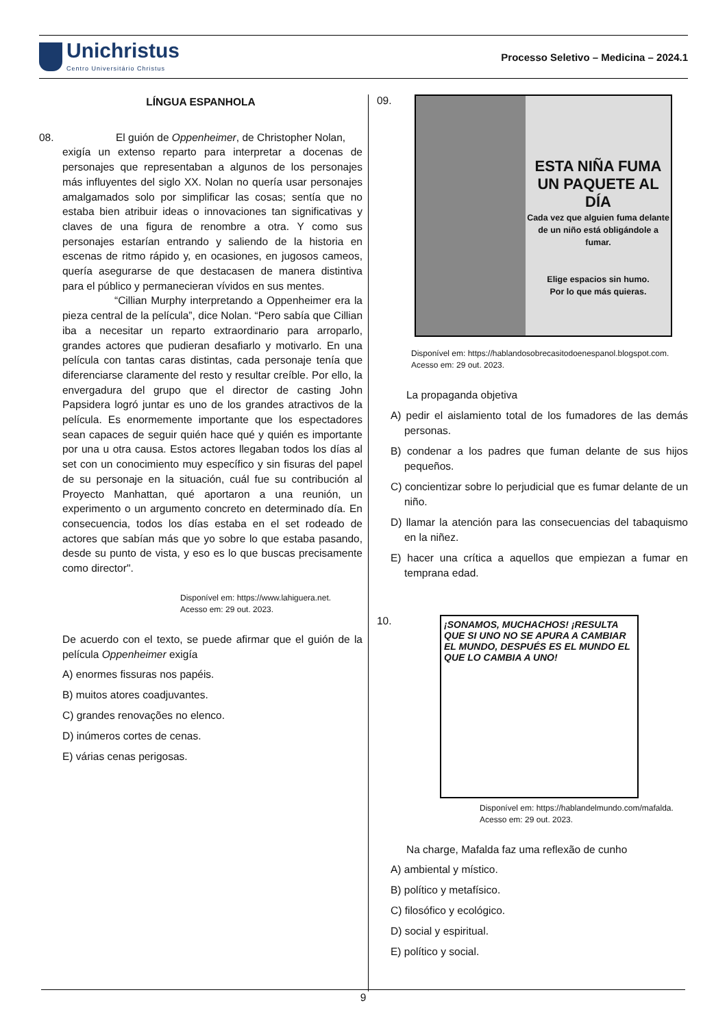Unichristus
Centro Universitário Christus
Processo Seletivo – Medicina – 2024.1
LÍNGUA ESPANHOLA
08. El guión de Oppenheimer, de Christopher Nolan,
exigía un extenso reparto para interpretar a docenas de personajes que representaban a algunos de los personajes más influyentes del siglo XX. Nolan no quería usar personajes amalgamados solo por simplificar las cosas; sentía que no estaba bien atribuir ideas o innovaciones tan significativas y claves de una figura de renombre a otra. Y como sus personajes estarían entrando y saliendo de la historia en escenas de ritmo rápido y, en ocasiones, en jugosos cameos, quería asegurarse de que destacasen de manera distintiva para el público y permanecieran vívidos en sus mentes.
“Cillian Murphy interpretando a Oppenheimer era la pieza central de la película”, dice Nolan. “Pero sabía que Cillian iba a necesitar un reparto extraordinario para arroparlo, grandes actores que pudieran desafiarlo y motivarlo. En una película con tantas caras distintas, cada personaje tenía que diferenciarse claramente del resto y resultar creíble. Por ello, la envergadura del grupo que el director de casting John Papsidera logró juntar es uno de los grandes atractivos de la película. Es enormemente importante que los espectadores sean capaces de seguir quién hace qué y quién es importante por una u otra causa. Estos actores llegaban todos los días al set con un conocimiento muy específico y sin fisuras del papel de su personaje en la situación, cuál fue su contribución al Proyecto Manhattan, qué aportaron a una reunión, un experimento o un argumento concreto en determinado día. En consecuencia, todos los días estaba en el set rodeado de actores que sabían más que yo sobre lo que estaba pasando, desde su punto de vista, y eso es lo que buscas precisamente como director".
Disponível em: https://www.lahiguera.net.
Acesso em: 29 out. 2023.
De acuerdo con el texto, se puede afirmar que el guión de la película Oppenheimer exigía
A) enormes fissuras nos papéis.
B) muitos atores coadjuvantes.
C) grandes renovações no elenco.
D) inúmeros cortes de cenas.
E) várias cenas perigosas.
09.
ESTA NIÑA FUMA
UN PAQUETE AL DÍA
Cada vez que alguien fuma delante de un niño está obligándole a fumar.
Elige espacios sin humo.
Por lo que más quieras.
Disponível em: https://hablandosobrecasitodoenespanol.blogspot.com.
Acesso em: 29 out. 2023.
La propaganda objetiva
A) pedir el aislamiento total de los fumadores de las demás personas.
B) condenar a los padres que fuman delante de sus hijos pequeños.
C) concientizar sobre lo perjudicial que es fumar delante de un niño.
D) llamar la atención para las consecuencias del tabaquismo en la niñez.
E) hacer una crítica a aquellos que empiezan a fumar en temprana edad.
10.
¡SONAMOS, MUCHACHOS! ¡RESULTA QUE SI UNO NO SE APURA A CAMBIAR EL MUNDO, DESPUÉS ES EL MUNDO EL QUE LO CAMBIA A UNO!
Disponível em: https://hablandelmundo.com/mafalda.
Acesso em: 29 out. 2023.
Na charge, Mafalda faz uma reflexão de cunho
A) ambiental y místico.
B) político y metafísico.
C) filosófico y ecológico.
D) social y espiritual.
E) político y social.
9